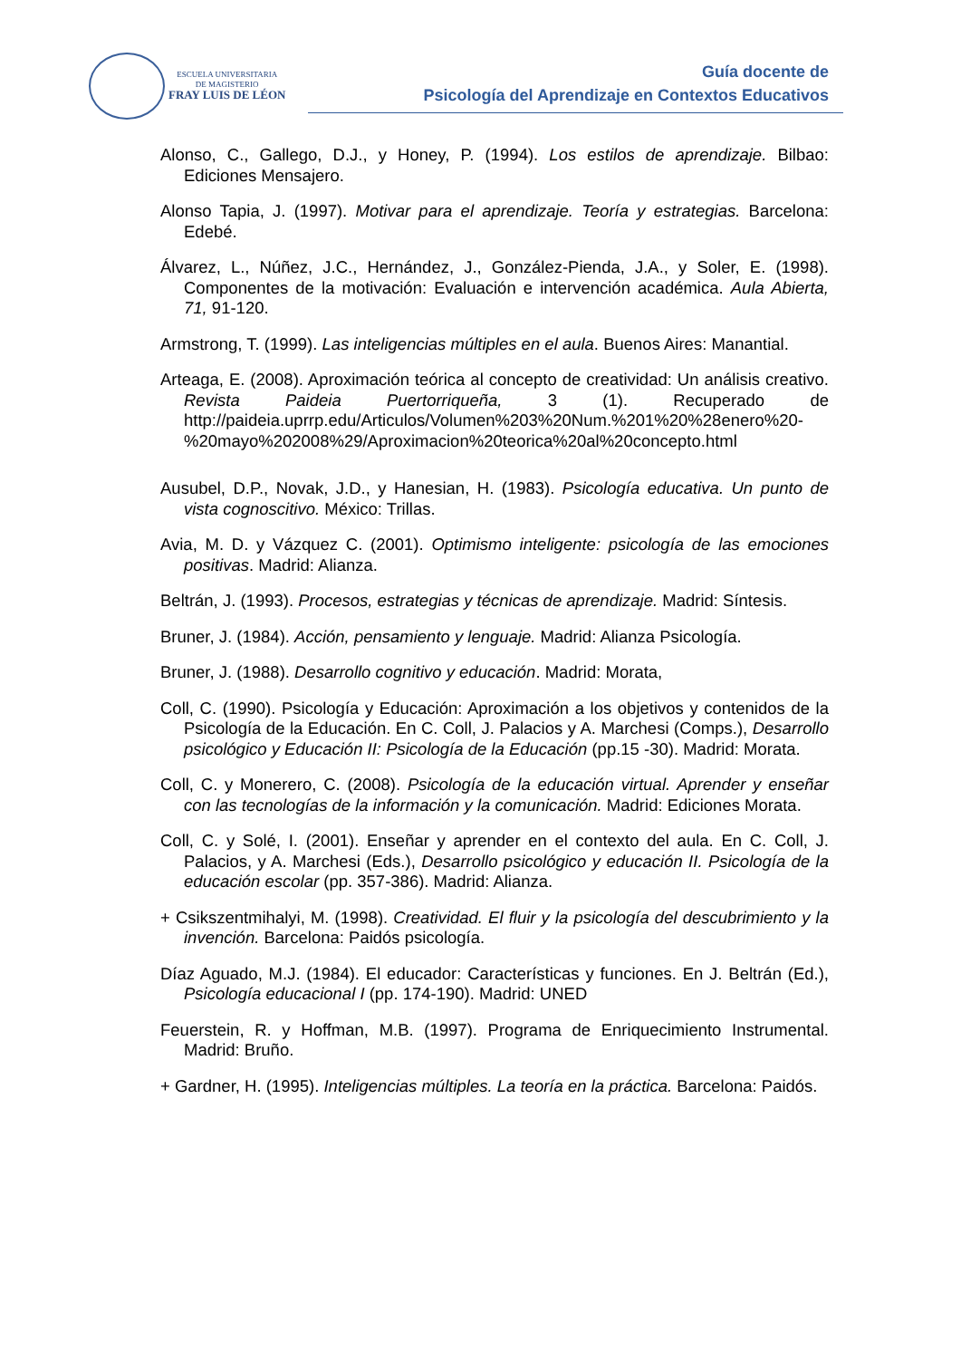ESCUELA UNIVERSITARIA
DE MAGISTERIO
FRAY LUIS DE LÉON
Guía docente de
Psicología del Aprendizaje en Contextos Educativos
Alonso, C., Gallego, D.J., y Honey, P. (1994). Los estilos de aprendizaje. Bilbao: Ediciones Mensajero.
Alonso Tapia, J. (1997). Motivar para el aprendizaje. Teoría y estrategias. Barcelona: Edebé.
Álvarez, L., Núñez, J.C., Hernández, J., González-Pienda, J.A., y Soler, E. (1998). Componentes de la motivación: Evaluación e intervención académica. Aula Abierta, 71, 91-120.
Armstrong, T. (1999). Las inteligencias múltiples en el aula. Buenos Aires: Manantial.
Arteaga, E. (2008). Aproximación teórica al concepto de creatividad: Un análisis creativo. Revista Paideia Puertorriqueña, 3 (1). Recuperado de http://paideia.uprrp.edu/Articulos/Volumen%203%20Num.%201%20%28enero%20-%20mayo%202008%29/Aproximacion%20teorica%20al%20concepto.html
Ausubel, D.P., Novak, J.D., y Hanesian, H. (1983). Psicología educativa. Un punto de vista cognoscitivo. México: Trillas.
Avia, M. D. y Vázquez C. (2001). Optimismo inteligente: psicología de las emociones positivas. Madrid: Alianza.
Beltrán, J. (1993). Procesos, estrategias y técnicas de aprendizaje. Madrid: Síntesis.
Bruner, J. (1984). Acción, pensamiento y lenguaje. Madrid: Alianza Psicología.
Bruner, J. (1988). Desarrollo cognitivo y educación. Madrid: Morata,
Coll, C. (1990). Psicología y Educación: Aproximación a los objetivos y contenidos de la Psicología de la Educación. En C. Coll, J. Palacios y A. Marchesi (Comps.), Desarrollo psicológico y Educación II: Psicología de la Educación (pp.15 -30). Madrid: Morata.
Coll, C. y Monerero, C. (2008). Psicología de la educación virtual. Aprender y enseñar con las tecnologías de la información y la comunicación. Madrid: Ediciones Morata.
Coll, C. y Solé, I. (2001). Enseñar y aprender en el contexto del aula. En C. Coll, J. Palacios, y A. Marchesi (Eds.), Desarrollo psicológico y educación II. Psicología de la educación escolar (pp. 357-386). Madrid: Alianza.
+ Csikszentmihalyi, M. (1998). Creatividad. El fluir y la psicología del descubrimiento y la invención. Barcelona: Paidós psicología.
Díaz Aguado, M.J. (1984). El educador: Características y funciones. En J. Beltrán (Ed.), Psicología educacional I (pp. 174-190). Madrid: UNED
Feuerstein, R. y Hoffman, M.B. (1997). Programa de Enriquecimiento Instrumental. Madrid: Bruño.
+ Gardner, H. (1995). Inteligencias múltiples. La teoría en la práctica. Barcelona: Paidós.